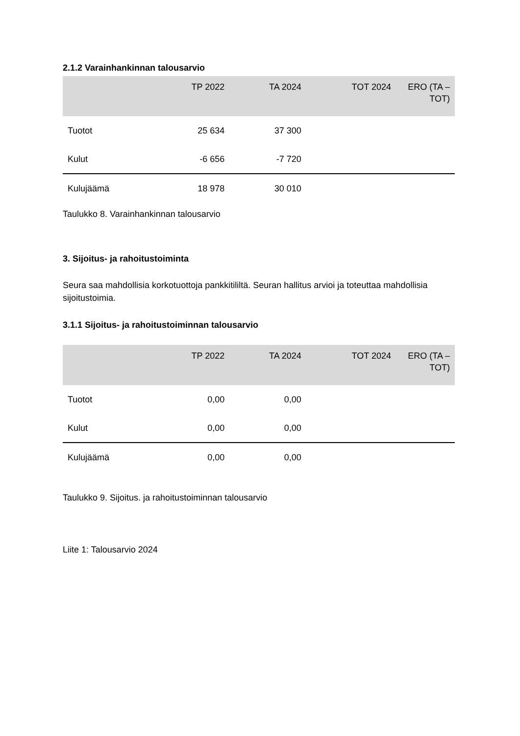2.1.2 Varainhankinnan talousarvio
| | TP 2022 | TA 2024 | TOT 2024 | ERO (TA – TOT) |
| --- | --- | --- | --- | --- |
| Tuotot | 25 634 | 37 300 | | |
| Kulut | -6 656 | -7 720 | | |
| Kulujäämä | 18 978 | 30 010 | | |
Taulukko 8. Varainhankinnan talousarvio
3. Sijoitus- ja rahoitustoiminta
Seura saa mahdollisia korkotuottoja pankkitililtä. Seuran hallitus arvioi ja toteuttaa mahdollisia sijoitustoimia.
3.1.1 Sijoitus- ja rahoitustoiminnan talousarvio
| | TP 2022 | TA 2024 | TOT 2024 | ERO (TA – TOT) |
| --- | --- | --- | --- | --- |
| Tuotot | 0,00 | 0,00 | | |
| Kulut | 0,00 | 0,00 | | |
| Kulujäämä | 0,00 | 0,00 | | |
Taulukko 9. Sijoitus. ja rahoitustoiminnan talousarvio
Liite 1: Talousarvio 2024